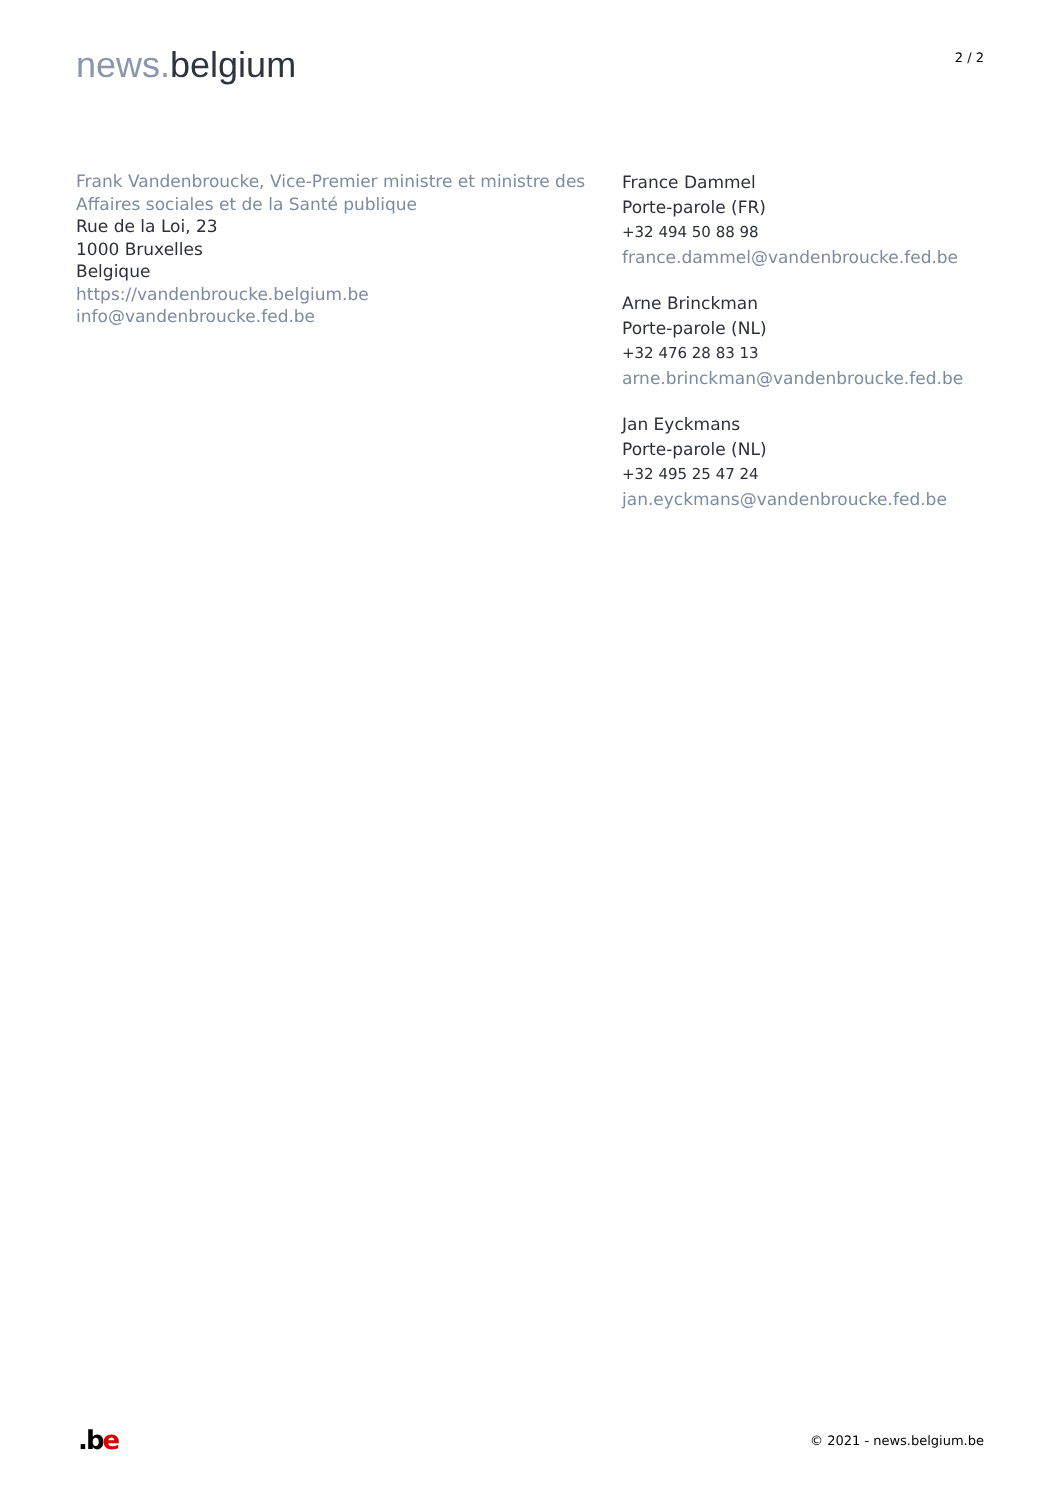news. belgium
2 / 2
Frank Vandenbroucke, Vice-Premier ministre et ministre des Affaires sociales et de la Santé publique
Rue de la Loi, 23
1000 Bruxelles
Belgique
https://vandenbroucke.belgium.be
info@vandenbroucke.fed.be
France Dammel
Porte-parole (FR)
+32 494 50 88 98
france.dammel@vandenbroucke.fed.be
Arne Brinckman
Porte-parole (NL)
+32 476 28 83 13
arne.brinckman@vandenbroucke.fed.be
Jan Eyckmans
Porte-parole (NL)
+32 495 25 47 24
jan.eyckmans@vandenbroucke.fed.be
.be
© 2021 - news.belgium.be